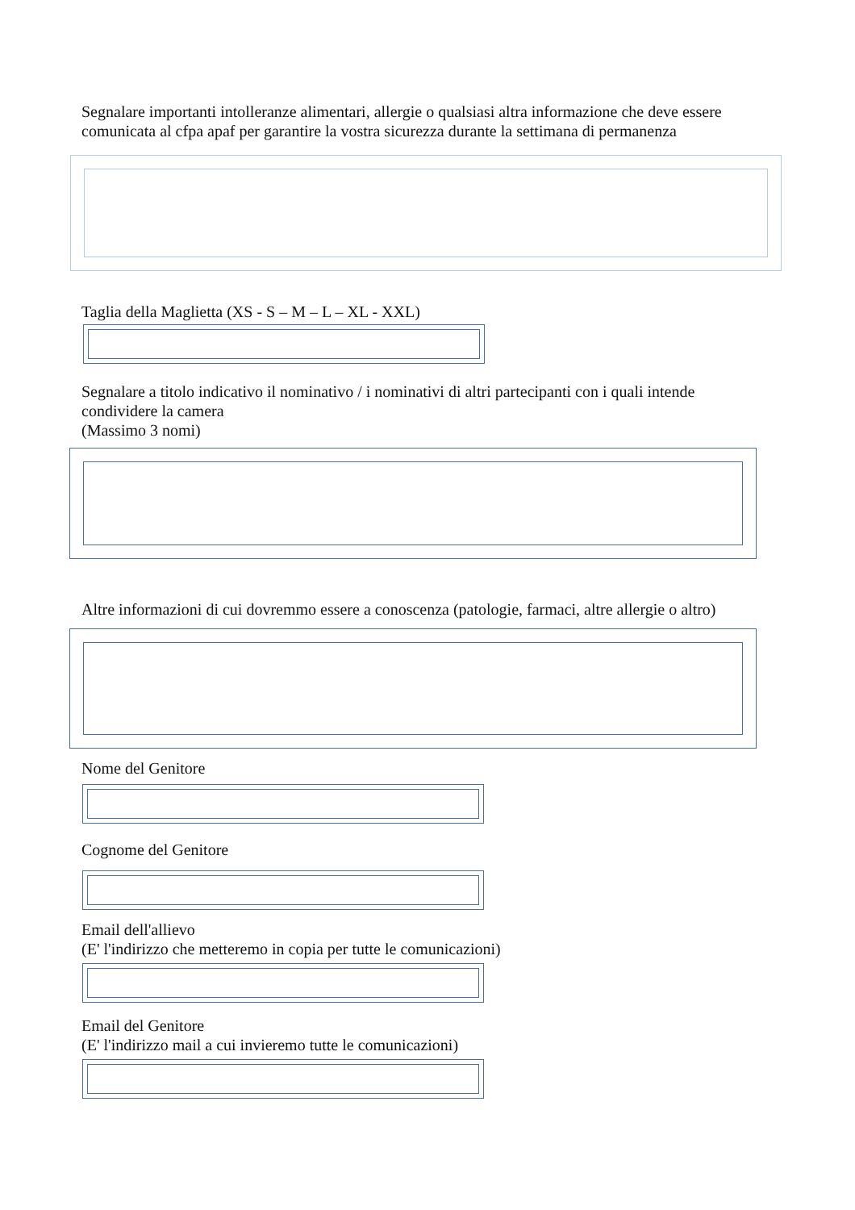Segnalare importanti intolleranze alimentari, allergie o qualsiasi altra informazione che deve essere
comunicata al cfpa apaf per garantire la vostra sicurezza durante la settimana di permanenza
Taglia della Maglietta (XS - S – M – L – XL - XXL)
Segnalare a titolo indicativo il nominativo / i nominativi di altri partecipanti con i quali intende
condividere la camera
(Massimo 3 nomi)
Altre informazioni di cui dovremmo essere a conoscenza (patologie, farmaci, altre allergie o altro)
Nome del Genitore
Cognome del Genitore
Email dell'allievo
(E' l'indirizzo che metteremo in copia per tutte le comunicazioni)
Email del Genitore
(E' l'indirizzo mail a cui invieremo tutte le comunicazioni)